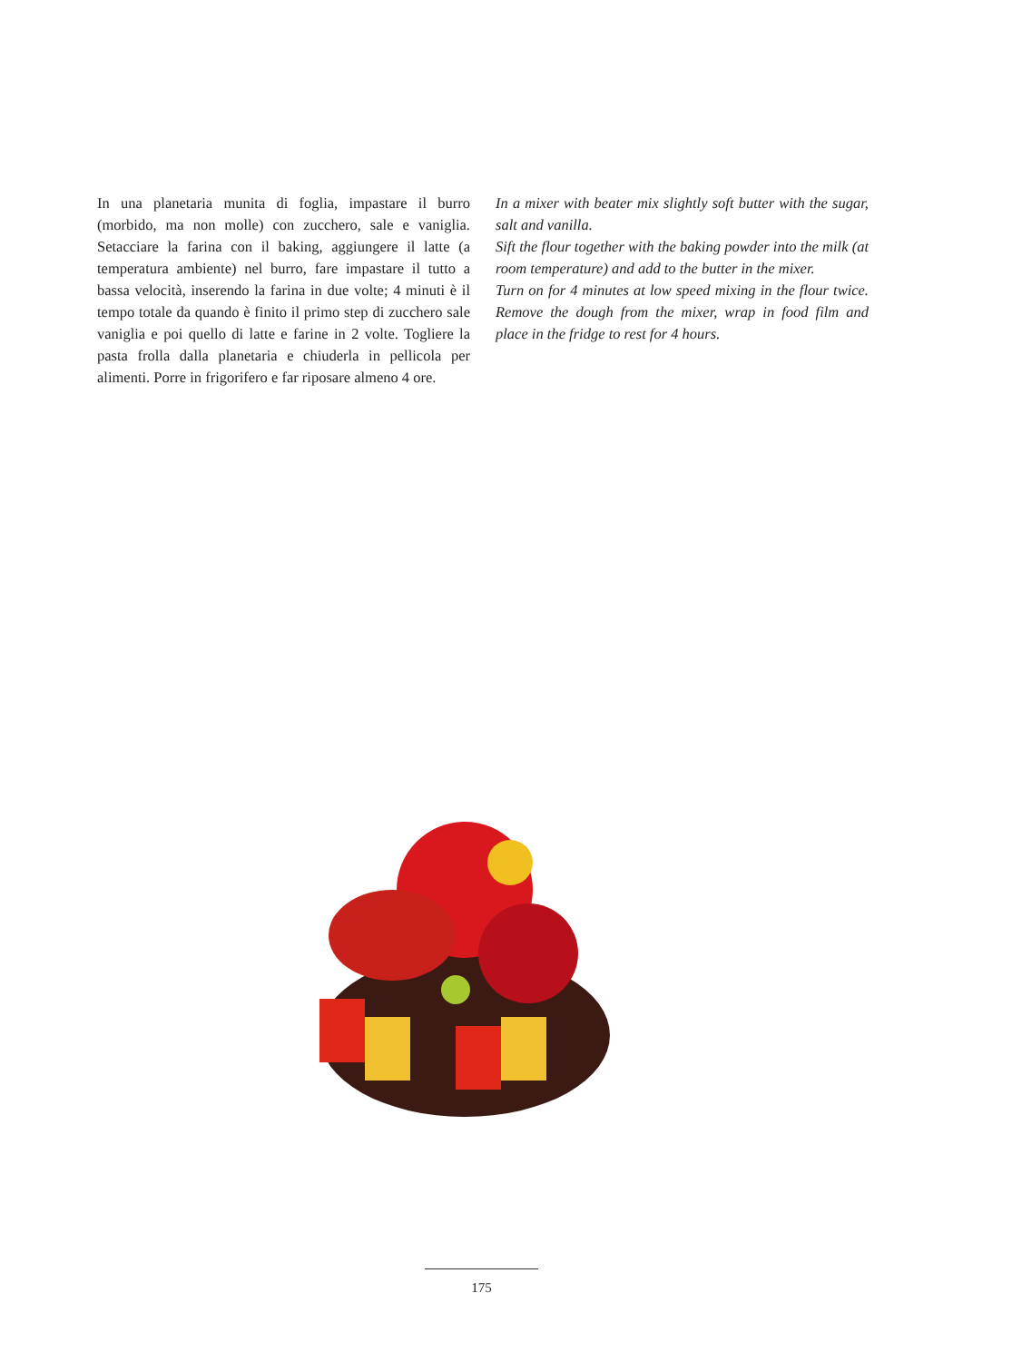In una planetaria munita di foglia, impastare il burro (morbido, ma non molle) con zucchero, sale e vaniglia. Setacciare la farina con il baking, aggiungere il latte (a temperatura ambiente) nel burro, fare impastare il tutto a bassa velocità, inserendo la farina in due volte; 4 minuti è il tempo totale da quando è finito il primo step di zucchero sale vaniglia e poi quello di latte e farine in 2 volte. Togliere la pasta frolla dalla planetaria e chiuderla in pellicola per alimenti. Porre in frigorifero e far riposare almeno 4 ore.
In a mixer with beater mix slightly soft butter with the sugar, salt and vanilla.
Sift the flour together with the baking powder into the milk (at room temperature) and add to the butter in the mixer.
Turn on for 4 minutes at low speed mixing in the flour twice. Remove the dough from the mixer, wrap in food film and place in the fridge to rest for 4 hours.
175